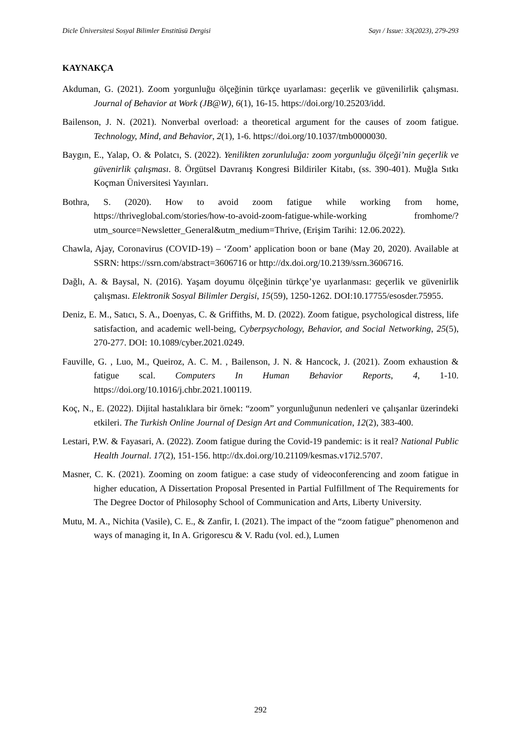Dicle Üniversitesi Sosyal Bilimler Enstitüsü Dergisi Sayı / Issue: 33(2023), 279-293
KAYNAKÇA
Akduman, G. (2021). Zoom yorgunluğu ölçeğinin türkçe uyarlaması: geçerlik ve güvenilirlik çalışması. Journal of Behavior at Work (JB@W), 6(1), 16-15. https://doi.org/10.25203/idd.
Bailenson, J. N. (2021). Nonverbal overload: a theoretical argument for the causes of zoom fatigue. Technology, Mind, and Behavior, 2(1), 1-6. https://doi.org/10.1037/tmb0000030.
Baygın, E., Yalap, O. & Polatcı, S. (2022). Yenilikten zorunluluğa: zoom yorgunluğu ölçeği’nin geçerlik ve güvenirlik çalışması. 8. Örgütsel Davranış Kongresi Bildiriler Kitabı, (ss. 390-401). Muğla Sıtkı Koçman Üniversitesi Yayınları.
Bothra, S. (2020). How to avoid zoom fatigue while working from home, https://thriveglobal.com/stories/how-to-avoid-zoom-fatigue-while-working fromhome/?utm_source=Newsletter_General&utm_medium=Thrive, (Erişim Tarihi: 12.06.2022).
Chawla, Ajay, Coronavirus (COVID-19) – ‘Zoom’ application boon or bane (May 20, 2020). Available at SSRN: https://ssrn.com/abstract=3606716 or http://dx.doi.org/10.2139/ssrn.3606716.
Dağlı, A. & Baysal, N. (2016). Yaşam doyumu ölçeğinin türkçe’ye uyarlanması: geçerlik ve güvenirlik çalışması. Elektronik Sosyal Bilimler Dergisi, 15(59), 1250-1262. DOI:10.17755/esosder.75955.
Deniz, E. M., Satıcı, S. A., Doenyas, C. & Griffiths, M. D. (2022). Zoom fatigue, psychological distress, life satisfaction, and academic well-being, Cyberpsychology, Behavior, and Social Networking, 25(5), 270-277. DOI: 10.1089/cyber.2021.0249.
Fauville, G. , Luo, M., Queiroz, A. C. M. , Bailenson, J. N. & Hancock, J. (2021). Zoom exhaustion & fatigue scal. Computers In Human Behavior Reports, 4, 1-10. https://doi.org/10.1016/j.chbr.2021.100119.
Koç, N., E. (2022). Dijital hastalıklara bir örnek: “zoom” yorgunluğunun nedenleri ve çalışanlar üzerindeki etkileri. The Turkish Online Journal of Design Art and Communication, 12(2), 383-400.
Lestari, P.W. & Fayasari, A. (2022). Zoom fatigue during the Covid-19 pandemic: is it real? National Public Health Journal. 17(2), 151-156. http://dx.doi.org/10.21109/kesmas.v17i2.5707.
Masner, C. K. (2021). Zooming on zoom fatigue: a case study of videoconferencing and zoom fatigue in higher education, A Dissertation Proposal Presented in Partial Fulfillment of The Requirements for The Degree Doctor of Philosophy School of Communication and Arts, Liberty University.
Mutu, M. A., Nichita (Vasile), C. E., & Zanfir, I. (2021). The impact of the “zoom fatigue” phenomenon and ways of managing it, In A. Grigorescu & V. Radu (vol. ed.), Lumen
292